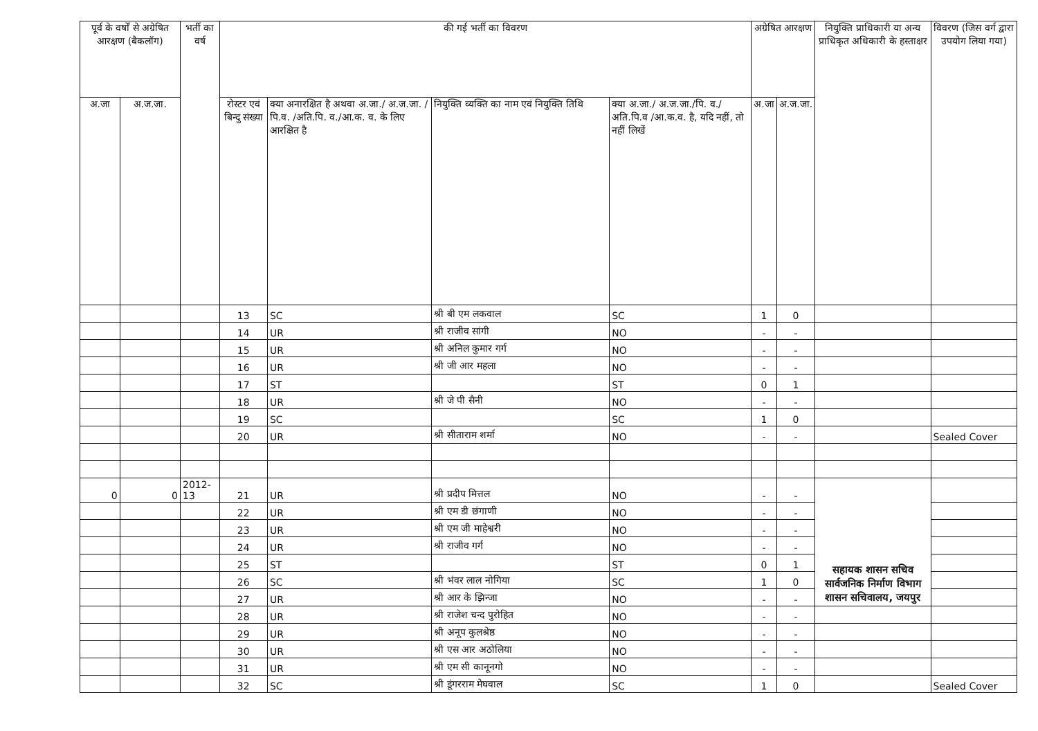| पूर्व के वर्षों से अग्रेषित आरक्षण (बैकलॉग) | | भर्ती का वर्ष | की गई भर्ती का विवरण | | | | अग्रेषित आरक्षण | | नियुक्ति प्राधिकारी या अन्य प्राधिकृत अधिकारी के हस्ताक्षर | विवरण (जिस वर्ग द्वारा उपयोग लिया गया) |
| --- | --- | --- | --- | --- | --- | --- | --- | --- | --- | --- |
| अ.जा | अ.ज.जा. | | रोस्टर एवं बिन्दु संख्या | क्या अनारक्षित है अथवा अ.जा./ अ.ज.जा. /पि.व. /अति.पि. व./आ.क. व. के लिए आरक्षित है | नियुक्ति व्यक्ति का नाम एवं नियुक्ति तिथि | क्या अ.जा./ अ.ज.जा./पि. व./अति.पि.व /आ.क.व. है, यदि नहीं, तो नहीं लिखें | अ.जा | अ.ज.जा. | | |
| | | | 13 | SC | श्री बी एम लकवाल | SC | 1 | 0 | | |
| | | | 14 | UR | श्री राजीव सांगी | NO | - | - | | |
| | | | 15 | UR | श्री अनिल कुमार गर्ग | NO | - | - | | |
| | | | 16 | UR | श्री जी आर महला | NO | - | - | | |
| | | | 17 | ST | | ST | 0 | 1 | | |
| | | | 18 | UR | श्री जे पी सैनी | NO | - | - | | |
| | | | 19 | SC | | SC | 1 | 0 | | |
| | | | 20 | UR | श्री सीताराम शर्मा | NO | - | - | | Sealed Cover |
| 0 | 0 | 2012-13 | 21 | UR | श्री प्रदीप मित्तल | NO | - | - | सहायक शासन सचिव सार्वजनिक निर्माण विभाग शासन सचिवालय, जयपुर | |
| | | | 22 | UR | श्री एम डी छंगाणी | NO | - | - | | |
| | | | 23 | UR | श्री एम जी माहेश्वरी | NO | - | - | | |
| | | | 24 | UR | श्री राजीव गर्ग | NO | - | - | | |
| | | | 25 | ST | | ST | 0 | 1 | | |
| | | | 26 | SC | श्री भंवर लाल नोगिया | SC | 1 | 0 | | |
| | | | 27 | UR | श्री आर के झिन्जा | NO | - | - | | |
| | | | 28 | UR | श्री राजेश चन्द पुरोहित | NO | - | - | | |
| | | | 29 | UR | श्री अनूप कुलश्रेष्ठ | NO | - | - | | |
| | | | 30 | UR | श्री एस आर अठोलिया | NO | - | - | | |
| | | | 31 | UR | श्री एम सी कानूनगो | NO | - | - | | |
| | | | 32 | SC | श्री डूंगरराम मेघवाल | SC | 1 | 0 | | Sealed Cover |